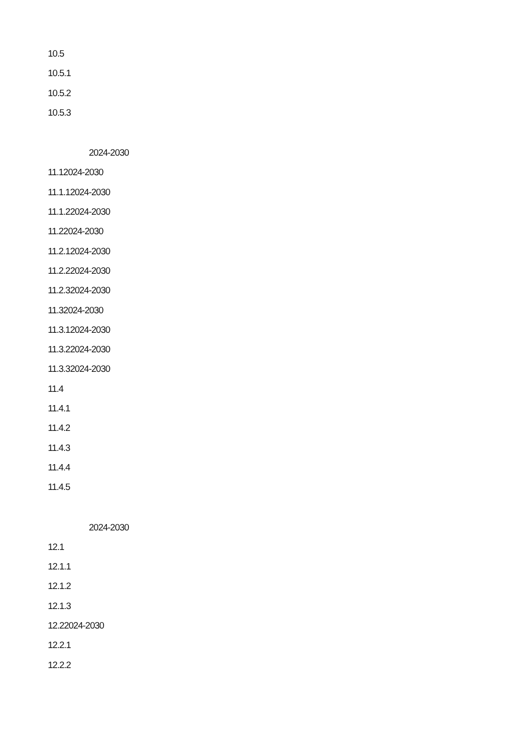10.5
10.5.1
10.5.2
10.5.3
2024-2030
11.12024-2030
11.1.12024-2030
11.1.22024-2030
11.22024-2030
11.2.12024-2030
11.2.22024-2030
11.2.32024-2030
11.32024-2030
11.3.12024-2030
11.3.22024-2030
11.3.32024-2030
11.4
11.4.1
11.4.2
11.4.3
11.4.4
11.4.5
2024-2030
12.1
12.1.1
12.1.2
12.1.3
12.22024-2030
12.2.1
12.2.2